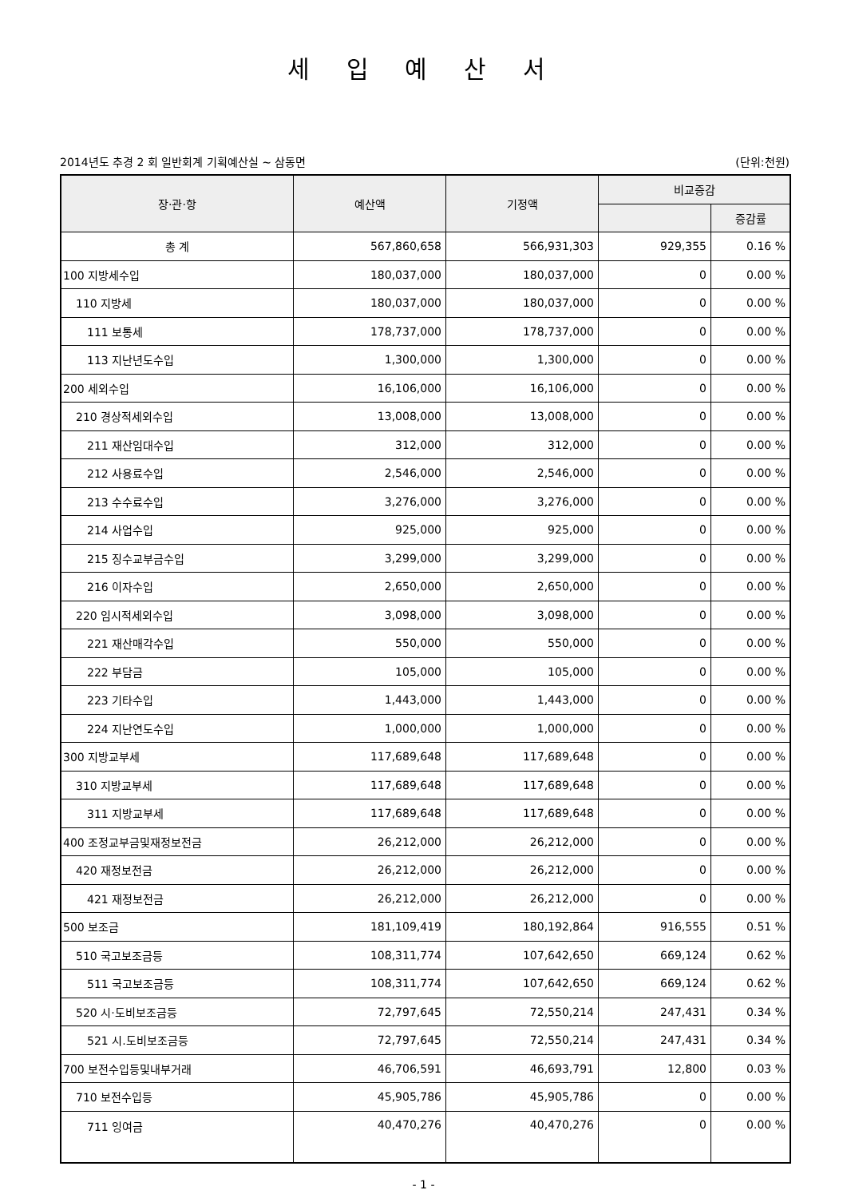세 입 예 산 서
2014년도 추경 2 회 일반회계 기획예산실 ~ 삼동면 (단위:천원)
| 장·관·항 | 예산액 | 기정액 | 비교증감 | |
| --- | --- | --- | --- | --- |
| | | | | 증감률 |
| 총 계 | 567,860,658 | 566,931,303 | 929,355 | 0.16 % |
| 100 지방세수입 | 180,037,000 | 180,037,000 | 0 | 0.00 % |
| 110 지방세 | 180,037,000 | 180,037,000 | 0 | 0.00 % |
| 111 보통세 | 178,737,000 | 178,737,000 | 0 | 0.00 % |
| 113 지난년도수입 | 1,300,000 | 1,300,000 | 0 | 0.00 % |
| 200 세외수입 | 16,106,000 | 16,106,000 | 0 | 0.00 % |
| 210 경상적세외수입 | 13,008,000 | 13,008,000 | 0 | 0.00 % |
| 211 재산임대수입 | 312,000 | 312,000 | 0 | 0.00 % |
| 212 사용료수입 | 2,546,000 | 2,546,000 | 0 | 0.00 % |
| 213 수수료수입 | 3,276,000 | 3,276,000 | 0 | 0.00 % |
| 214 사업수입 | 925,000 | 925,000 | 0 | 0.00 % |
| 215 징수교부금수입 | 3,299,000 | 3,299,000 | 0 | 0.00 % |
| 216 이자수입 | 2,650,000 | 2,650,000 | 0 | 0.00 % |
| 220 임시적세외수입 | 3,098,000 | 3,098,000 | 0 | 0.00 % |
| 221 재산매각수입 | 550,000 | 550,000 | 0 | 0.00 % |
| 222 부담금 | 105,000 | 105,000 | 0 | 0.00 % |
| 223 기타수입 | 1,443,000 | 1,443,000 | 0 | 0.00 % |
| 224 지난연도수입 | 1,000,000 | 1,000,000 | 0 | 0.00 % |
| 300 지방교부세 | 117,689,648 | 117,689,648 | 0 | 0.00 % |
| 310 지방교부세 | 117,689,648 | 117,689,648 | 0 | 0.00 % |
| 311 지방교부세 | 117,689,648 | 117,689,648 | 0 | 0.00 % |
| 400 조정교부금및재정보전금 | 26,212,000 | 26,212,000 | 0 | 0.00 % |
| 420 재정보전금 | 26,212,000 | 26,212,000 | 0 | 0.00 % |
| 421 재정보전금 | 26,212,000 | 26,212,000 | 0 | 0.00 % |
| 500 보조금 | 181,109,419 | 180,192,864 | 916,555 | 0.51 % |
| 510 국고보조금등 | 108,311,774 | 107,642,650 | 669,124 | 0.62 % |
| 511 국고보조금등 | 108,311,774 | 107,642,650 | 669,124 | 0.62 % |
| 520 시·도비보조금등 | 72,797,645 | 72,550,214 | 247,431 | 0.34 % |
| 521 시.도비보조금등 | 72,797,645 | 72,550,214 | 247,431 | 0.34 % |
| 700 보전수입등및내부거래 | 46,706,591 | 46,693,791 | 12,800 | 0.03 % |
| 710 보전수입등 | 45,905,786 | 45,905,786 | 0 | 0.00 % |
| 711 잉여금 | 40,470,276 | 40,470,276 | 0 | 0.00 % |
- 1 -